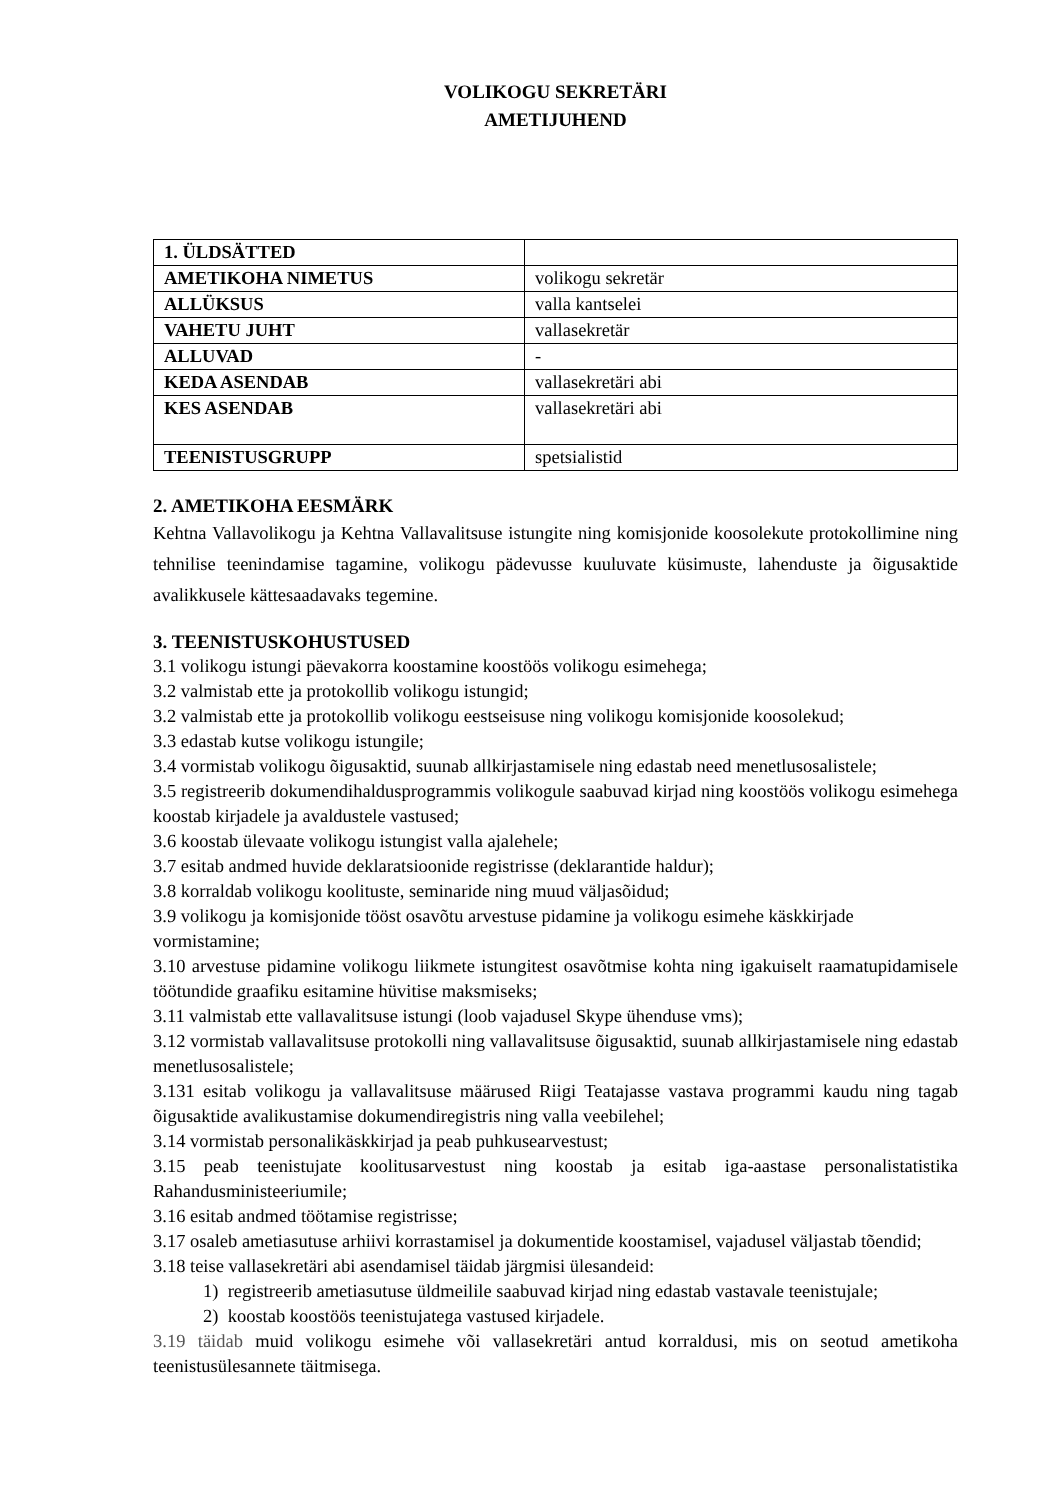VOLIKOGU SEKRETÄRI
AMETIJUHEND
| 1. ÜLDSÄTTED | |
| AMETIKOHA NIMETUS | volikogu sekretär |
| ALLÜKSUS | valla kantselei |
| VAHETU JUHT | vallasekretär |
| ALLUVAD | - |
| KEDA ASENDAB | vallasekretäri abi |
| KES ASENDAB | vallasekretäri abi |
| TEENISTUSGRUPP | spetsialistid |
2. AMETIKOHA EESMÄRK
Kehtna Vallavolikogu ja Kehtna Vallavalitsuse istungite ning komisjonide koosolekute protokollimine ning tehnilise teenindamise tagamine, volikogu pädevusse kuuluvate küsimuste, lahenduste ja õigusaktide avalikkusele kättesaadavaks tegemine.
3. TEENISTUSKOHUSTUSED
3.1 volikogu istungi päevakorra koostamine koostöös volikogu esimehega;
3.2 valmistab ette ja protokollib volikogu istungid;
3.2 valmistab ette ja protokollib volikogu eestseisuse ning volikogu komisjonide koosolekud;
3.3 edastab kutse volikogu istungile;
3.4 vormistab volikogu õigusaktid, suunab allkirjastamisele ning edastab need menetlusosalistele;
3.5 registreerib dokumendihaldusprogrammis volikogule saabuvad kirjad ning koostöös volikogu esimehega koostab kirjadele ja avaldustele vastused;
3.6 koostab ülevaate volikogu istungist valla ajalehele;
3.7 esitab andmed huvide deklaratsioonide registrisse (deklarantide haldur);
3.8 korraldab volikogu koolituste, seminaride ning muud väljasõidud;
3.9 volikogu ja komisjonide tööst osavõtu arvestuse pidamine ja volikogu esimehe käskkirjade vormistamine;
3.10 arvestuse pidamine volikogu liikmete istungitest osavõtmise kohta ning igakuiselt raamatupidamisele töötundide graafiku esitamine hüvitise maksmiseks;
3.11 valmistab ette vallavalitsuse istungi (loob vajadusel Skype ühenduse vms);
3.12 vormistab vallavalitsuse protokolli ning vallavalitsuse õigusaktid, suunab allkirjastamisele ning edastab menetlusosalistele;
3.131 esitab volikogu ja vallavalitsuse määrused Riigi Teatajasse vastava programmi kaudu ning tagab õigusaktide avalikustamise dokumendiregistris ning valla veebilehel;
3.14 vormistab personalikäskkirjad ja peab puhkusearvestust;
3.15 peab teenistujate koolitusarvestust ning koostab ja esitab iga-aastase personalistatistika Rahandusministeeriumile;
3.16 esitab andmed töötamise registrisse;
3.17 osaleb ametiasutuse arhiivi korrastamisel ja dokumentide koostamisel, vajadusel väljastab tõendid;
3.18 teise vallasekretäri abi asendamisel täidab järgmisi ülesandeid:
1) registreerib ametiasutuse üldmeilile saabuvad kirjad ning edastab vastavale teenistujale;
2) koostab koostöös teenistujatega vastused kirjadele.
3.19 täidab muid volikogu esimehe või vallasekretäri antud korraldusi, mis on seotud ametikoha teenistusülesannete täitmisega.